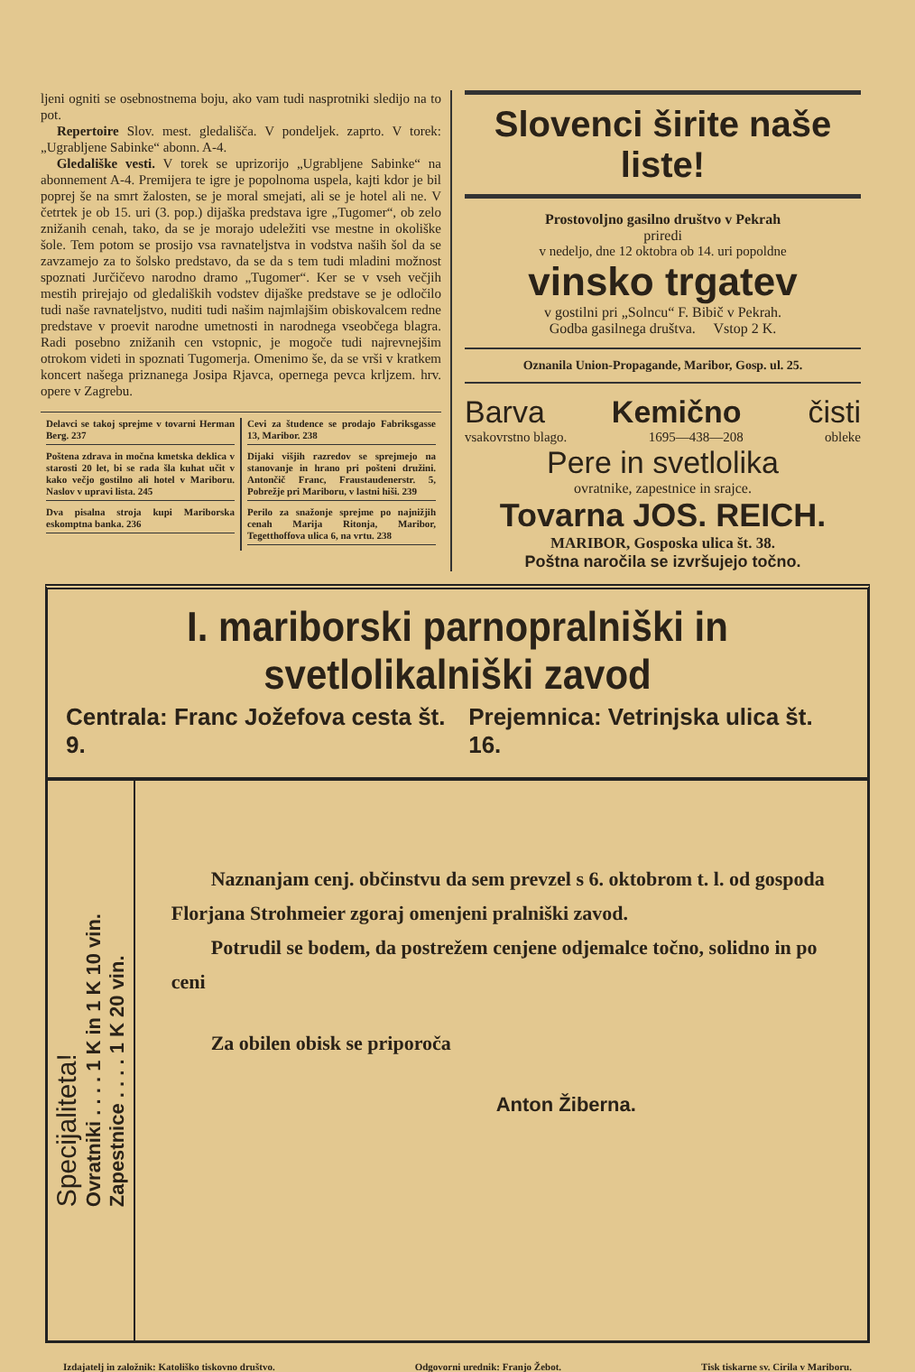ljeni ogniti se osebnostnema boju, ako vam tudi nasprotniki sledijo na to pot.
Repertoire Slov. mest. gledališča. V pondeljek. zaprto. V torek: „Ugrabljene Sabinke“ abonn. A-4.
Gledališke vesti. V torek se uprizorijo „Ugrabljene Sabinke“ na abonnement A-4. Premijera te igre je popolnoma uspela, kajti kdor je bil poprej še na smrt žalosten, se je moral smejati, ali se je hotel ali ne. V četrtek je ob 15. uri (3. pop.) dijaška predstava igre „Tugomer“, ob zelo znižanih cenah, tako, da se je morajo udeležiti vse mestne in okoliške šole. Tem potom se prosijo vsa ravnateljstva in vodstva naših šol da se zavzamejo za to šolsko predstavo, da se da s tem tudi mladini možnost spoznati Jurčičevo narodno dramo „Tugomer“. Ker se v vseh večjih mestih prirejajo od gledaliških vodstev dijaške predstave se je odločilo tudi naše ravnateljstvo, nuditi tudi našim najmlajšim obiskovalcem redne predstave v proevit narodne umetnosti in narodnega vseobčega blagra. Radi posebno znižanih cen vstopnic, je mogoče tudi najrevnejšim otrokom videti in spoznati Tugomerja. Omenimo še, da se vrši v kratkem koncert našega priznanega Josipa Rjavca, opernega pevca krljzem. hrv. opere v Zagrebu.
Delavci se takoj sprejme v tovarni Herman Berg. 237
Poštena zdrava in močna kmetska deklica v starosti 20 let, bi se rada šla kuhat učit v kako večjo gostilno ali hotel v Mariboru. Naslov v upravi lista. 245
Dva pisalna stroja kupi Mariborska eskomptna banka. 236
Cevi za študence se prodajo Fabriksgasse 13, Maribor. 238
Dijaki višjih razredov se sprejmejo na stanovanje in hrano pri pošteni družini. Antončič Franc, Fraustaudenerstr. 5, Pobrežje pri Mariboru, v lastni hiši. 239
Perilo za snažonje sprejme po najnižjih cenah Marija Ritonja, Maribor, Tegetthoffova ulica 6, na vrtu. 238
Slovenci širite naše liste!
Prostovoljno gasilno društvo v Pekrah
priredi
v nedeljo, dne 12 oktobra ob 14. uri popoldne
vinsko trgatev
v gostilni pri „Solncu“ F. Bibič v Pekrah.
Godba gasilnega društva. Vstop 2 K.
Oznanila Union-Propagande, Maribor, Gosp. ul. 25.
Barva Kemično čisti
vsakovrstno blago. 1695—438—208 obleke
Pere in svetlolika
ovratnike, zapestnice in srajce.
Tovarna JOS. REICH.
MARIBOR, Gosposka ulica št. 38.
Poštna naročila se izvršujejo točno.
I. mariborski parnopralniški in svetlolikalniški zavod
Centrala: Franc Jožefova cesta št. 9. Prejemnica: Vetrinjska ulica št. 16.
Specijaliteta!
Ovratniki . . . . 1 K in 1 K 10 vin.
Zapestnice . . . . 1 K 20 vin.
Naznanjam cenj. občinstvu da sem prevzel s 6. oktobrom t. l. od gospoda Florjana Strohmeier zgoraj omenjeni pralniški zavod.
Potrudil se bodem, da postrežem cenjene odjemalce točno, solidno in po ceni
Za obilen obisk se priporoča
Anton Žiberna.
Izdajatelj in založnik: Katoliško tiskovno društvo. Odgovorni urednik: Franjo Žebot. Tisk tiskarne sv. Cirila v Mariboru.